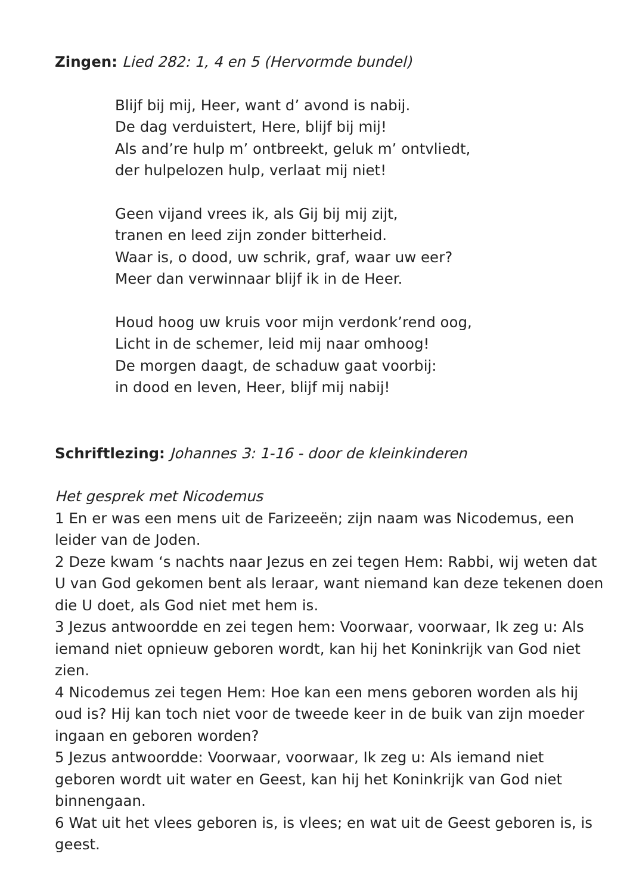Zingen: Lied 282: 1, 4 en 5 (Hervormde bundel)
Blijf bij mij, Heer, want d’ avond is nabij.
De dag verduistert, Here, blijf bij mij!
Als and’re hulp m’ ontbreekt, geluk m’ ontvliedt,
der hulpelozen hulp, verlaat mij niet!
Geen vijand vrees ik, als Gij bij mij zijt,
tranen en leed zijn zonder bitterheid.
Waar is, o dood, uw schrik, graf, waar uw eer?
Meer dan verwinnaar blijf ik in de Heer.
Houd hoog uw kruis voor mijn verdonk’rend oog,
Licht in de schemer, leid mij naar omhoog!
De morgen daagt, de schaduw gaat voorbij:
in dood en leven, Heer, blijf mij nabij!
Schriftlezing: Johannes 3: 1-16 - door de kleinkinderen
Het gesprek met Nicodemus
1 En er was een mens uit de Farizeeën; zijn naam was Nicodemus, een leider van de Joden.
2 Deze kwam ‘s nachts naar Jezus en zei tegen Hem: Rabbi, wij weten dat U van God gekomen bent als leraar, want niemand kan deze tekenen doen die U doet, als God niet met hem is.
3 Jezus antwoordde en zei tegen hem: Voorwaar, voorwaar, Ik zeg u: Als iemand niet opnieuw geboren wordt, kan hij het Koninkrijk van God niet zien.
4 Nicodemus zei tegen Hem: Hoe kan een mens geboren worden als hij oud is? Hij kan toch niet voor de tweede keer in de buik van zijn moeder ingaan en geboren worden?
5 Jezus antwoordde: Voorwaar, voorwaar, Ik zeg u: Als iemand niet geboren wordt uit water en Geest, kan hij het Koninkrijk van God niet binnengaan.
6 Wat uit het vlees geboren is, is vlees; en wat uit de Geest geboren is, is geest.